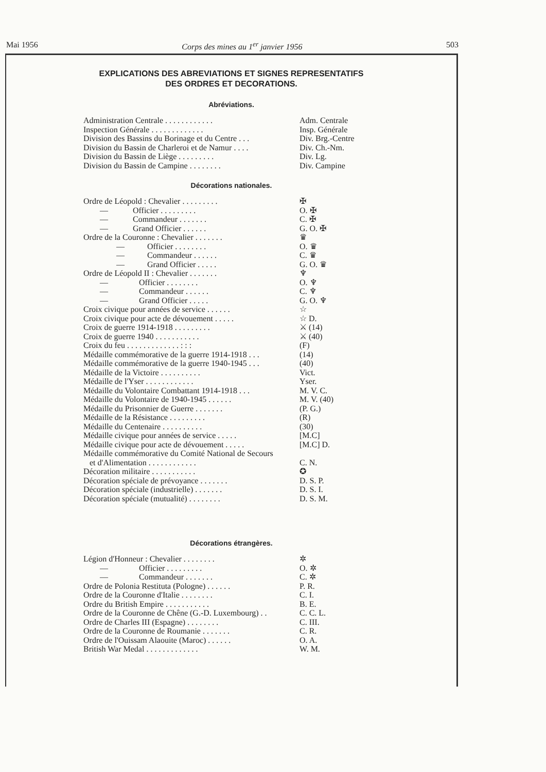Mai 1956 Corps des mines au 1<sup>er</sup> janvier 1956 503
EXPLICATIONS DES ABREVIATIONS ET SIGNES REPRESENTATIFS
DES ORDRES ET DECORATIONS.
Abréviations.
| Administration Centrale . . . . . . . . . . . . | Adm. Centrale |
| Inspection Générale . . . . . . . . . . . . . | Insp. Générale |
| Division des Bassins du Borinage et du Centre . . . | Div. Brg.-Centre |
| Division du Bassin de Charleroi et de Namur . . . . | Div. Ch.-Nm. |
| Division du Bassin de Liège . . . . . . . . . | Div. Lg. |
| Division du Bassin de Campine . . . . . . . . | Div. Campine |
Décorations nationales.
| Ordre de Léopold : Chevalier . . . . . . . . . | ✠ |
| — Officier . . . . . . . . . | O. ✠ |
| — Commandeur . . . . . . . | C. ✠ |
| — Grand Officier . . . . . . | G. O. ✠ |
| Ordre de la Couronne : Chevalier . . . . . . . | ♛ |
| — Officier . . . . . . . . | O. ♛ |
| — Commandeur . . . . . . | C. ♛ |
| — Grand Officier . . . . . | G. O. ♛ |
| Ordre de Léopold II : Chevalier . . . . . . . | ♆ |
| — Officier . . . . . . . . | O. ♆ |
| — Commandeur . . . . . . | C. ♆ |
| — Grand Officier . . . . . | G. O. ♆ |
| Croix civique pour années de service . . . . . . | ☆ |
| Croix civique pour acte de dévouement . . . . . | ☆ D. |
| Croix de guerre 1914-1918 . . . . . . . . . | ⚔ (14) |
| Croix de guerre 1940 . . . . . . . . . . . | ⚔ (40) |
| Croix du feu . . . . . . . . . . . . . : : : | (F) |
| Médaille commémorative de la guerre 1914-1918 . . . | (14) |
| Médaille commémorative de la guerre 1940-1945 . . . | (40) |
| Médaille de la Victoire . . . . . . . . . . | Vict. |
| Médaille de l'Yser . . . . . . . . . . . . | Yser. |
| Médaille du Volontaire Combattant 1914-1918 . . . | M. V. C. |
| Médaille du Volontaire de 1940-1945 . . . . . . | M. V. (40) |
| Médaille du Prisonnier de Guerre . . . . . . . | (P. G.) |
| Médaille de la Résistance . . . . . . . . . | (R) |
| Médaille du Centenaire . . . . . . . . . . | (30) |
| Médaille civique pour années de service . . . . . | [M.C] |
| Médaille civique pour acte de dévouement . . . . . | [M.C] D. |
| Médaille commémorative du Comité National de Secours | |
| et d'Alimentation . . . . . . . . . . . . | C. N. |
| Décoration militaire . . . . . . . . . . . | ✪ |
| Décoration spéciale de prévoyance . . . . . . . | D. S. P. |
| Décoration spéciale (industrielle) . . . . . . . | D. S. I. |
| Décoration spéciale (mutualité) . . . . . . . . | D. S. M. |
Décorations étrangères.
| Légion d'Honneur : Chevalier . . . . . . . . | ✲ |
| — Officier . . . . . . . . . | O. ✲ |
| — Commandeur . . . . . . . | C. ✲ |
| Ordre de Polonia Restituta (Pologne) . . . . . . | P. R. |
| Ordre de la Couronne d'Italie . . . . . . . . | C. I. |
| Ordre du British Empire . . . . . . . . . . . | B. E. |
| Ordre de la Couronne de Chêne (G.-D. Luxembourg) . . | C. C. L. |
| Ordre de Charles III (Espagne) . . . . . . . . | C. III. |
| Ordre de la Couronne de Roumanie . . . . . . . | C. R. |
| Ordre de l'Ouissam Alaouite (Maroc) . . . . . . | O. A. |
| British War Medal . . . . . . . . . . . . . | W. M. |